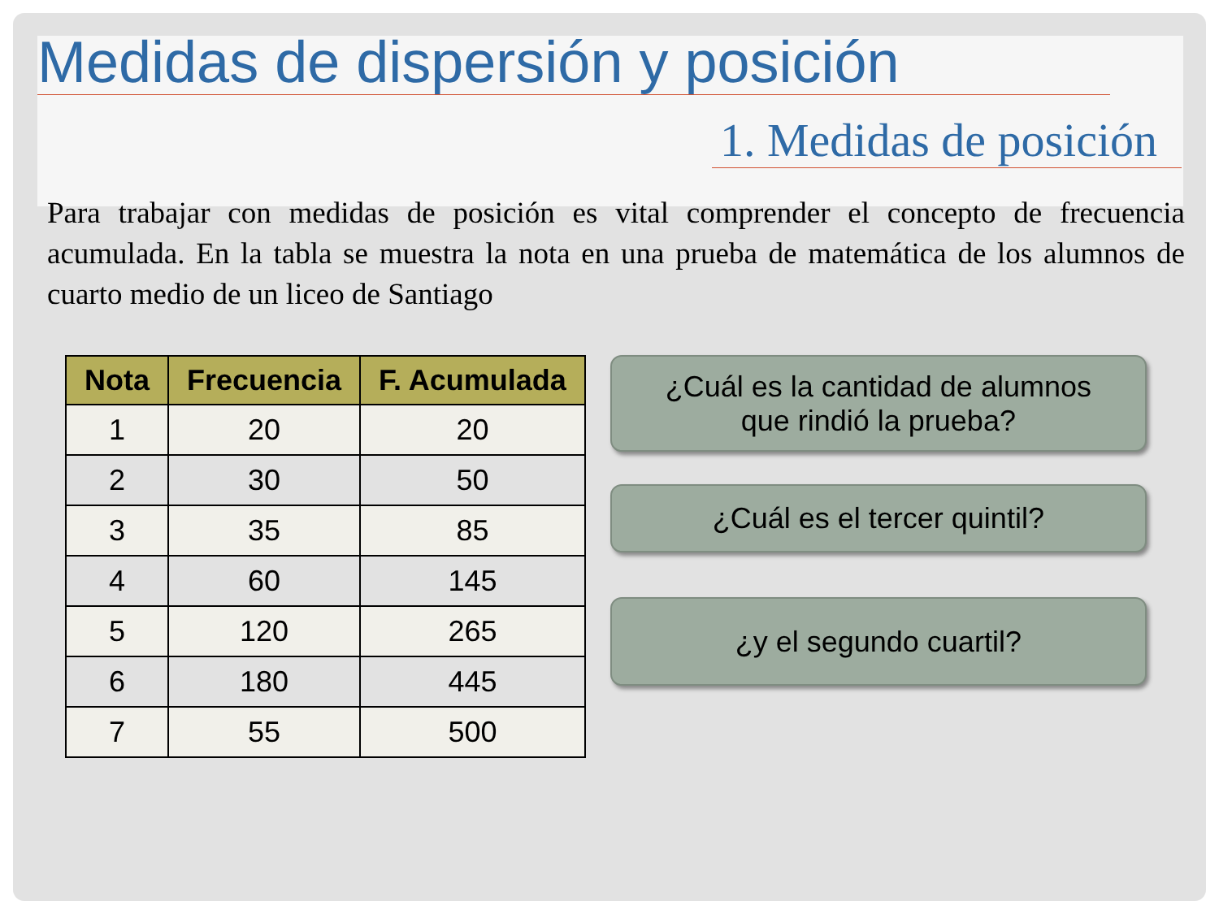Medidas de dispersión y posición
1. Medidas de posición
Para trabajar con medidas de posición es vital comprender el concepto de frecuencia acumulada. En la tabla se muestra la nota en una prueba de matemática de los alumnos de cuarto medio de un liceo de Santiago
| Nota | Frecuencia | F. Acumulada |
| --- | --- | --- |
| 1 | 20 | 20 |
| 2 | 30 | 50 |
| 3 | 35 | 85 |
| 4 | 60 | 145 |
| 5 | 120 | 265 |
| 6 | 180 | 445 |
| 7 | 55 | 500 |
¿Cuál es la cantidad de alumnos
que rindió la prueba?
¿Cuál es el tercer quintil?
¿y el segundo cuartil?